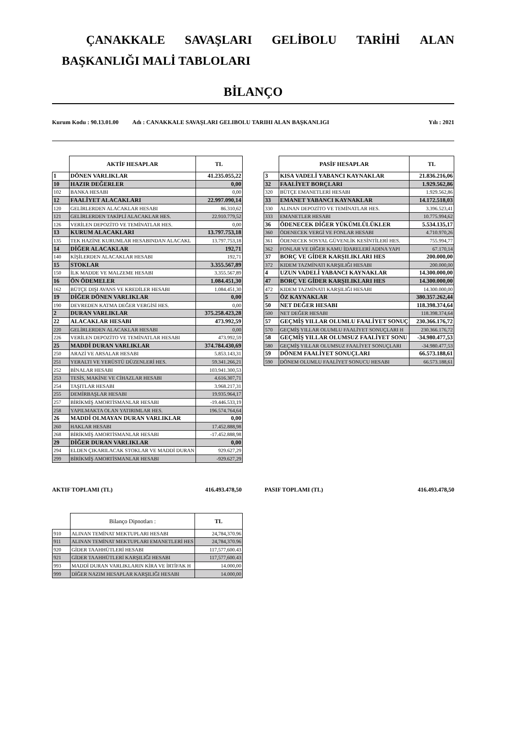ÇANAKKALE SAVAŞLARI GELİBOLU TARİHİ ALAN
BAŞKANLIĞI MALİ TABLOLARI
BİLANÇO
Kurum Kodu : 90.13.01.00 Adı : CANAKKALE SAVAŞLARI GELIBOLU TARIHI ALAN BAŞKANLIGI Yılı : 2021
| | AKTİF HESAPLAR | TL |
| 1 | DÖNEN VARLIKLAR | 41.235.055,22 |
| 10 | HAZIR DEĞERLER | 0,00 |
| 102 | BANKA HESABI | 0,00 |
| 12 | FAALİYET ALACAKLARI | 22.997.090,14 |
| 120 | GELİRLERDEN ALACAKLAR HESABI | 86.310,62 |
| 121 | GELİRLERDEN TAKİPLİ ALACAKLAR HES. | 22.910.779,52 |
| 126 | VERİLEN DEPOZİTO VE TEMİNATLAR HES. | 0,00 |
| 13 | KURUM ALACAKLARI | 13.797.753,18 |
| 135 | TEK HAZİNE KURUMLAR HESABINDAN ALACAKL | 13.797.753,18 |
| 14 | DİĞER ALACAKLAR | 192,71 |
| 140 | KİŞİLERDEN ALACAKLAR HESABI | 192,71 |
| 15 | STOKLAR | 3.355.567,89 |
| 150 | İLK MADDE VE MALZEME HESABI | 3.355.567,89 |
| 16 | ÖN ÖDEMELER | 1.084.451,30 |
| 162 | BÜTÇE DIŞI AVANS VE KREDİLER HESABI | 1.084.451,30 |
| 19 | DİĞER DÖNEN VARLIKLAR | 0,00 |
| 190 | DEVREDEN KATMA DEĞER VERGİSİ HES. | 0,00 |
| 2 | DURAN VARLIKLAR | 375.258.423,28 |
| 22 | ALACAKLAR HESABI | 473.992,59 |
| 220 | GELİRLERDEN ALACAKLAR HESABI | 0,00 |
| 226 | VERİLEN DEPOZİTO VE TEMİNATLAR HESABI | 473.992,59 |
| 25 | MADDİ DURAN VARLIKLAR | 374.784.430,69 |
| 250 | ARAZİ VE ARSALAR HESABI | 5.853.143,31 |
| 251 | YERALTI VE YERÜSTÜ DÜZENLERİ HES. | 59.341.266,21 |
| 252 | BİNALAR HESABI | 103.941.300,53 |
| 253 | TESİS, MAKİNE VE CİHAZLAR HESABI | 4.616.307,71 |
| 254 | TAŞITLAR HESABI | 3.968.217,31 |
| 255 | DEMİRBAŞLAR HESABI | 19.935.964,17 |
| 257 | BİRİKMİŞ AMORTİSMANLAR HESABI | -19.446.533,19 |
| 258 | YAPILMAKTA OLAN YATIRIMLAR HES. | 196.574.764,64 |
| 26 | MADDİ OLMAYAN DURAN VARLIKLAR | 0,00 |
| 260 | HAKLAR HESABI | 17.452.888,98 |
| 268 | BİRİKMİŞ AMORTİSMANLAR HESABI | -17.452.888,98 |
| 29 | DİĞER DURAN VARLIKLAR | 0,00 |
| 294 | ELDEN ÇIKARILACAK STOKLAR VE MADDİ DURAN | 929.627,29 |
| 299 | BİRİKMİŞ AMORTİSMANLAR HESABI | -929.627,29 |
| | PASİF HESAPLAR | TL |
| 3 | KISA VADELİ YABANCI KAYNAKLAR | 21.836.216,06 |
| 32 | FAALİYET BORÇLARI | 1.929.562,86 |
| 320 | BÜTÇE EMANETLERİ HESABI | 1.929.562,86 |
| 33 | EMANET YABANCI KAYNAKLAR | 14.172.518,03 |
| 330 | ALINAN DEPOZİTO VE TEMİNATLAR HES. | 3.396.523,41 |
| 333 | EMANETLER HESABI | 10.775.994,62 |
| 36 | ÖDENECEK DİĞER YÜKÜMLÜLÜKLER | 5.534.135,17 |
| 360 | ÖDENECEK VERGİ VE FONLAR HESABI | 4.710.970,26 |
| 361 | ÖDENECEK SOSYAL GÜVENLİK KESİNTİLERİ HES. | 755.994,77 |
| 362 | FONLAR VE DİĞER KAMU İDARELERİ ADINA YAPI | 67.170,14 |
| 37 | BORÇ VE GİDER KARŞILIKLARI HES | 200.000,00 |
| 372 | KIDEM TAZMİNATI KARŞILIĞI HESABI | 200.000,00 |
| 4 | UZUN VADELİ YABANCI KAYNAKLAR | 14.300.000,00 |
| 47 | BORÇ VE GİDER KARŞILIKLARI HES | 14.300.000,00 |
| 472 | KIDEM TAZMİNATI KARŞILIĞI HESABI | 14.300.000,00 |
| 5 | ÖZ KAYNAKLAR | 380.357.262,44 |
| 50 | NET DEĞER HESABI | 118.398.374,64 |
| 500 | NET DEĞER HESABI | 118.398.374,64 |
| 57 | GEÇMİŞ YILLAR OLUMLU FAALİYET SONUÇ | 230.366.176,72 |
| 570 | GEÇMİŞ YILLAR OLUMLU FAALİYET SONUÇLARI H | 230.366.176,72 |
| 58 | GEÇMİŞ YILLAR OLUMSUZ FAALİYET SONU | -34.980.477,53 |
| 580 | GEÇMİŞ YILLAR OLUMSUZ FAALİYET SONUÇLARI | -34.980.477,53 |
| 59 | DÖNEM FAALİYET SONUÇLARI | 66.573.188,61 |
| 590 | DÖNEM OLUMLU FAALİYET SONUCU HESABI | 66.573.188,61 |
AKTIF TOPLAMI (TL) 416.493.478,50 PASIF TOPLAMI (TL) 416.493.478,50
| | Bilanço Dipnotları : | TL |
| 910 | ALINAN TEMİNAT MEKTUPLARI HESABI | 24,784,370.96 |
| 911 | ALINAN TEMİNAT MEKTUPLARI EMANETLERİ HES | 24,784,370.96 |
| 920 | GİDER TAAHHÜTLERİ HESABI | 117,577,600.43 |
| 921 | GİDER TAAHHÜTLERİ KARŞILIĞI HESABI | 117,577,600.43 |
| 993 | MADDİ DURAN VARLIKLARIN KİRA VE İRTİFAK H | 14.000,00 |
| 999 | DİĞER NAZIM HESAPLAR KARŞILIĞI HESABI | 14.000,00 |